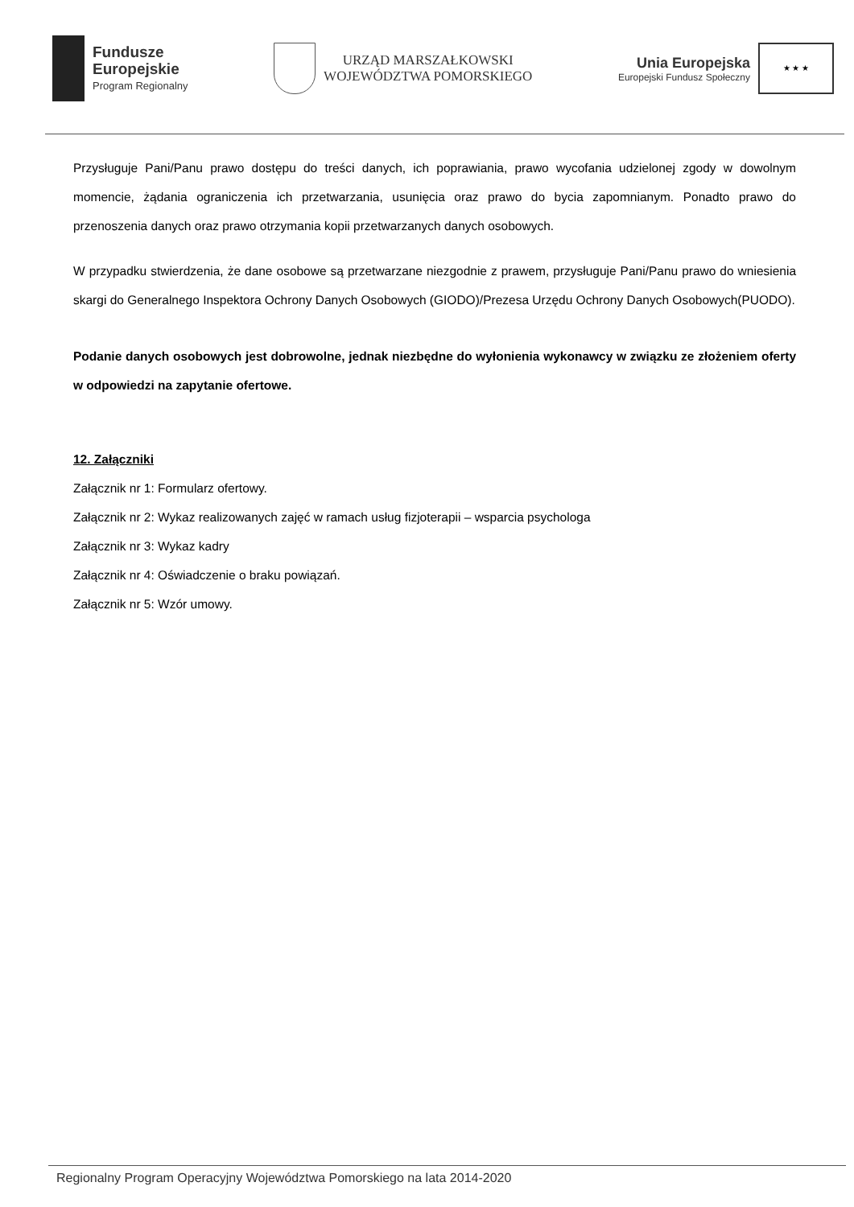Fundusze
Europejskie
Program Regionalny
URZĄD MARSZAŁKOWSKI
WOJEWÓDZTWA POMORSKIEGO
Unia Europejska
Europejski Fundusz Społeczny
★ ★ ★
Przysługuje Pani/Panu prawo dostępu do treści danych, ich poprawiania, prawo wycofania udzielonej zgody w dowolnym momencie, żądania ograniczenia ich przetwarzania, usunięcia oraz prawo do bycia zapomnianym. Ponadto prawo do przenoszenia danych oraz prawo otrzymania kopii przetwarzanych danych osobowych.
W przypadku stwierdzenia, że dane osobowe są przetwarzane niezgodnie z prawem, przysługuje Pani/Panu prawo do wniesienia skargi do Generalnego Inspektora Ochrony Danych Osobowych (GIODO)/Prezesa Urzędu Ochrony Danych Osobowych(PUODO).
Podanie danych osobowych jest dobrowolne, jednak niezbędne do wyłonienia wykonawcy w związku ze złożeniem oferty w odpowiedzi na zapytanie ofertowe.
12. Załączniki
Załącznik nr 1: Formularz ofertowy.
Załącznik nr 2: Wykaz realizowanych zajęć w ramach usług fizjoterapii – wsparcia psychologa
Załącznik nr 3: Wykaz kadry
Załącznik nr 4: Oświadczenie o braku powiązań.
Załącznik nr 5: Wzór umowy.
Regionalny Program Operacyjny Województwa Pomorskiego na lata 2014-2020